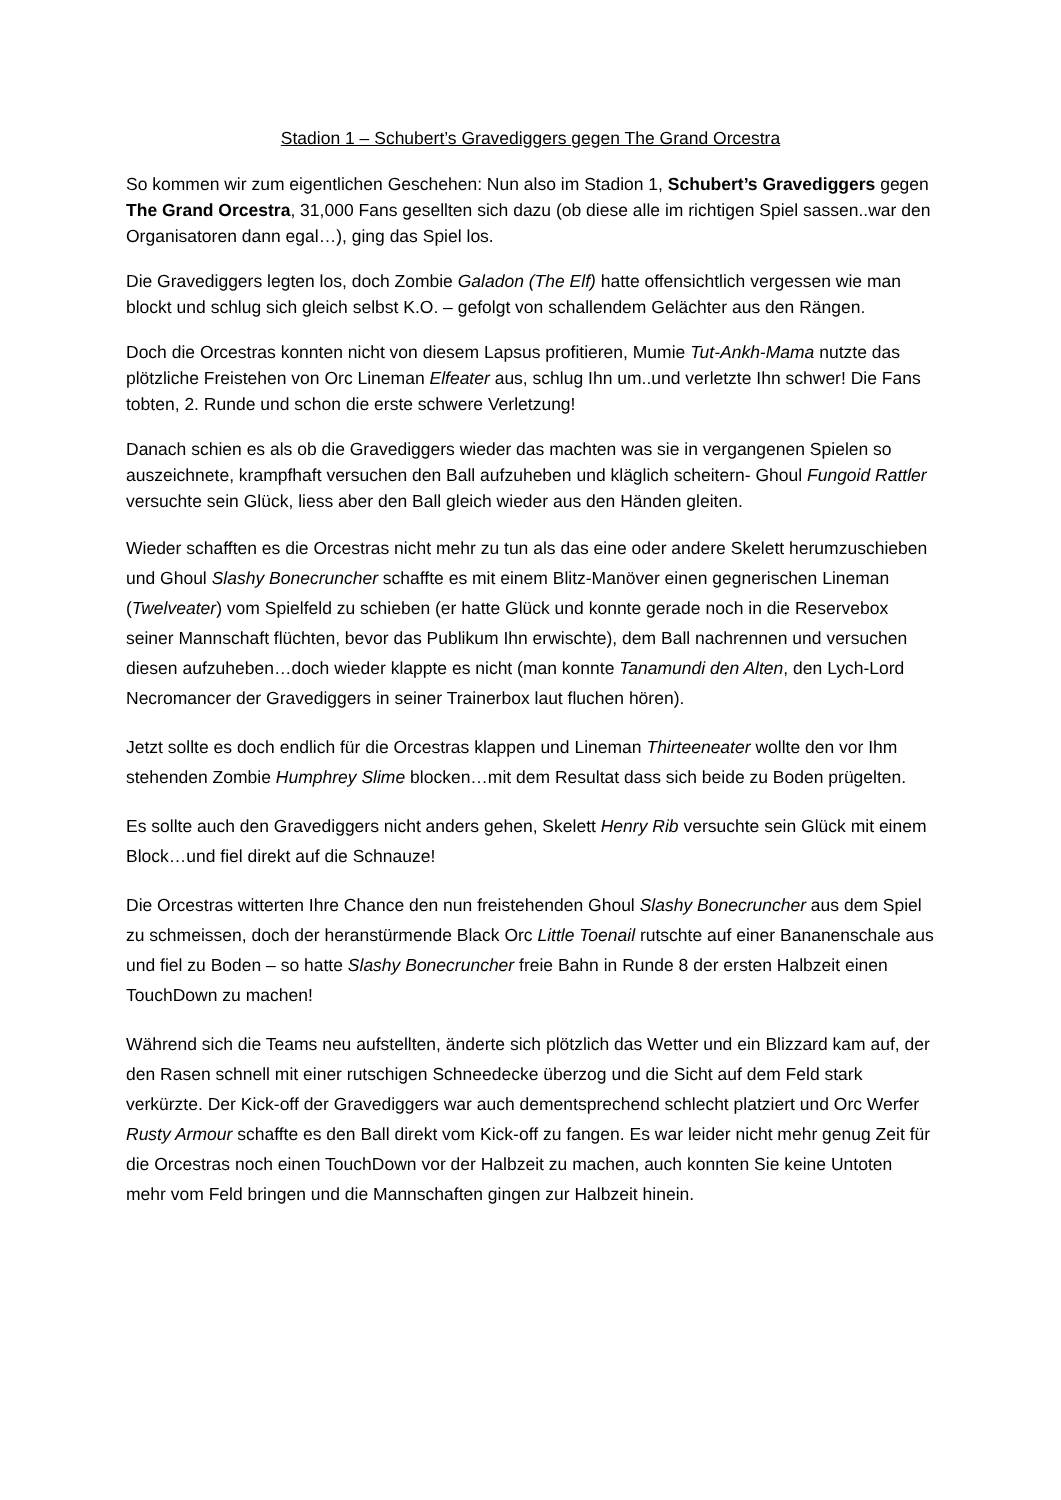Stadion 1 – Schubert’s Gravediggers gegen The Grand Orcestra
So kommen wir zum eigentlichen Geschehen: Nun also im Stadion 1, Schubert’s Gravediggers gegen The Grand Orcestra, 31,000 Fans gesellten sich dazu (ob diese alle im richtigen Spiel sassen..war den Organisatoren dann egal…), ging das Spiel los.
Die Gravediggers legten los, doch Zombie Galadon (The Elf) hatte offensichtlich vergessen wie man blockt und schlug sich gleich selbst K.O. – gefolgt von schallendem Gelächter aus den Rängen.
Doch die Orcestras konnten nicht von diesem Lapsus profitieren, Mumie Tut-Ankh-Mama nutzte das plötzliche Freistehen von Orc Lineman Elfeater aus, schlug Ihn um..und verletzte Ihn schwer! Die Fans tobten, 2. Runde und schon die erste schwere Verletzung!
Danach schien es als ob die Gravediggers wieder das machten was sie in vergangenen Spielen so auszeichnete, krampfhaft versuchen den Ball aufzuheben und kläglich scheitern- Ghoul Fungoid Rattler versuchte sein Glück, liess aber den Ball gleich wieder aus den Händen gleiten.
Wieder schafften es die Orcestras nicht mehr zu tun als das eine oder andere Skelett herumzuschieben und Ghoul Slashy Bonecruncher schaffte es mit einem Blitz-Manöver einen gegnerischen Lineman (Twelveater) vom Spielfeld zu schieben (er hatte Glück und konnte gerade noch in die Reservebox seiner Mannschaft flüchten, bevor das Publikum Ihn erwischte), dem Ball nachrennen und versuchen diesen aufzuheben…doch wieder klappte es nicht (man konnte Tanamundi den Alten, den Lych-Lord Necromancer der Gravediggers in seiner Trainerbox laut fluchen hören).
Jetzt sollte es doch endlich für die Orcestras klappen und Lineman Thirteeneater wollte den vor Ihm stehenden Zombie Humphrey Slime blocken…mit dem Resultat dass sich beide zu Boden prügelten.
Es sollte auch den Gravediggers nicht anders gehen, Skelett Henry Rib versuchte sein Glück mit einem Block…und fiel direkt auf die Schnauze!
Die Orcestras witterten Ihre Chance den nun freistehenden Ghoul Slashy Bonecruncher aus dem Spiel zu schmeissen, doch der heranstürmende Black Orc Little Toenail rutschte auf einer Bananenschale aus und fiel zu Boden – so hatte Slashy Bonecruncher freie Bahn in Runde 8 der ersten Halbzeit einen TouchDown zu machen!
Während sich die Teams neu aufstellten, änderte sich plötzlich das Wetter und ein Blizzard kam auf, der den Rasen schnell mit einer rutschigen Schneedecke überzog und die Sicht auf dem Feld stark verkürzte. Der Kick-off der Gravediggers war auch dementsprechend schlecht platziert und Orc Werfer Rusty Armour schaffte es den Ball direkt vom Kick-off zu fangen. Es war leider nicht mehr genug Zeit für die Orcestras noch einen TouchDown vor der Halbzeit zu machen, auch konnten Sie keine Untoten mehr vom Feld bringen und die Mannschaften gingen zur Halbzeit hinein.